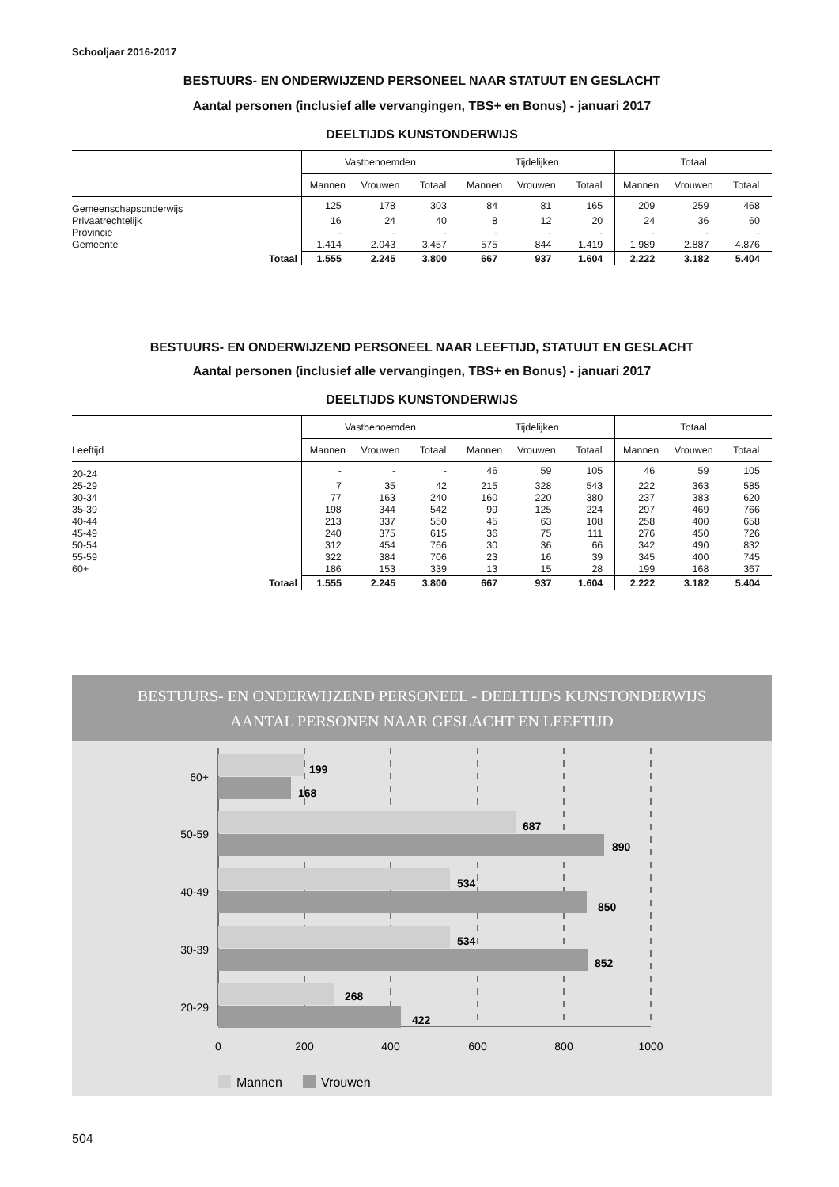Schooljaar 2016-2017
BESTUURS- EN ONDERWIJZEND PERSONEEL NAAR STATUUT EN GESLACHT
Aantal personen (inclusief alle vervangingen, TBS+ en Bonus) - januari 2017
DEELTIJDS KUNSTONDERWIJS
| | Vastbenoemden | | | Tijdelijken | | | Totaal | | |
| --- | --- | --- | --- | --- | --- | --- | --- | --- | --- |
| | Mannen | Vrouwen | Totaal | Mannen | Vrouwen | Totaal | Mannen | Vrouwen | Totaal |
| Gemeenschapsonderwijs | 125 | 178 | 303 | 84 | 81 | 165 | 209 | 259 | 468 |
| Privaatrechtelijk | 16 | 24 | 40 | 8 | 12 | 20 | 24 | 36 | 60 |
| Provincie | - | - | - | - | - | - | - | - | - |
| Gemeente | 1.414 | 2.043 | 3.457 | 575 | 844 | 1.419 | 1.989 | 2.887 | 4.876 |
| Totaal | 1.555 | 2.245 | 3.800 | 667 | 937 | 1.604 | 2.222 | 3.182 | 5.404 |
BESTUURS- EN ONDERWIJZEND PERSONEEL NAAR LEEFTIJD, STATUUT EN GESLACHT
Aantal personen (inclusief alle vervangingen, TBS+ en Bonus) - januari 2017
DEELTIJDS KUNSTONDERWIJS
| | Vastbenoemden | | | Tijdelijken | | | Totaal | | |
| --- | --- | --- | --- | --- | --- | --- | --- | --- | --- |
| Leeftijd | Mannen | Vrouwen | Totaal | Mannen | Vrouwen | Totaal | Mannen | Vrouwen | Totaal |
| 20-24 | - | - | - | 46 | 59 | 105 | 46 | 59 | 105 |
| 25-29 | 7 | 35 | 42 | 215 | 328 | 543 | 222 | 363 | 585 |
| 30-34 | 77 | 163 | 240 | 160 | 220 | 380 | 237 | 383 | 620 |
| 35-39 | 198 | 344 | 542 | 99 | 125 | 224 | 297 | 469 | 766 |
| 40-44 | 213 | 337 | 550 | 45 | 63 | 108 | 258 | 400 | 658 |
| 45-49 | 240 | 375 | 615 | 36 | 75 | 111 | 276 | 450 | 726 |
| 50-54 | 312 | 454 | 766 | 30 | 36 | 66 | 342 | 490 | 832 |
| 55-59 | 322 | 384 | 706 | 23 | 16 | 39 | 345 | 400 | 745 |
| 60+ | 186 | 153 | 339 | 13 | 15 | 28 | 199 | 168 | 367 |
| Totaal | 1.555 | 2.245 | 3.800 | 667 | 937 | 1.604 | 2.222 | 3.182 | 5.404 |
BESTUURS- EN ONDERWIJZEND PERSONEEL - DEELTIJDS KUNSTONDERWIJS
AANTAL PERSONEN NAAR GESLACHT EN LEEFTIJD
199
168
687
890
534
850
534
852
268
422
60+
50-59
40-49
30-39
20-29
0
200
400
600
800
1000
Mannen
Vrouwen
504